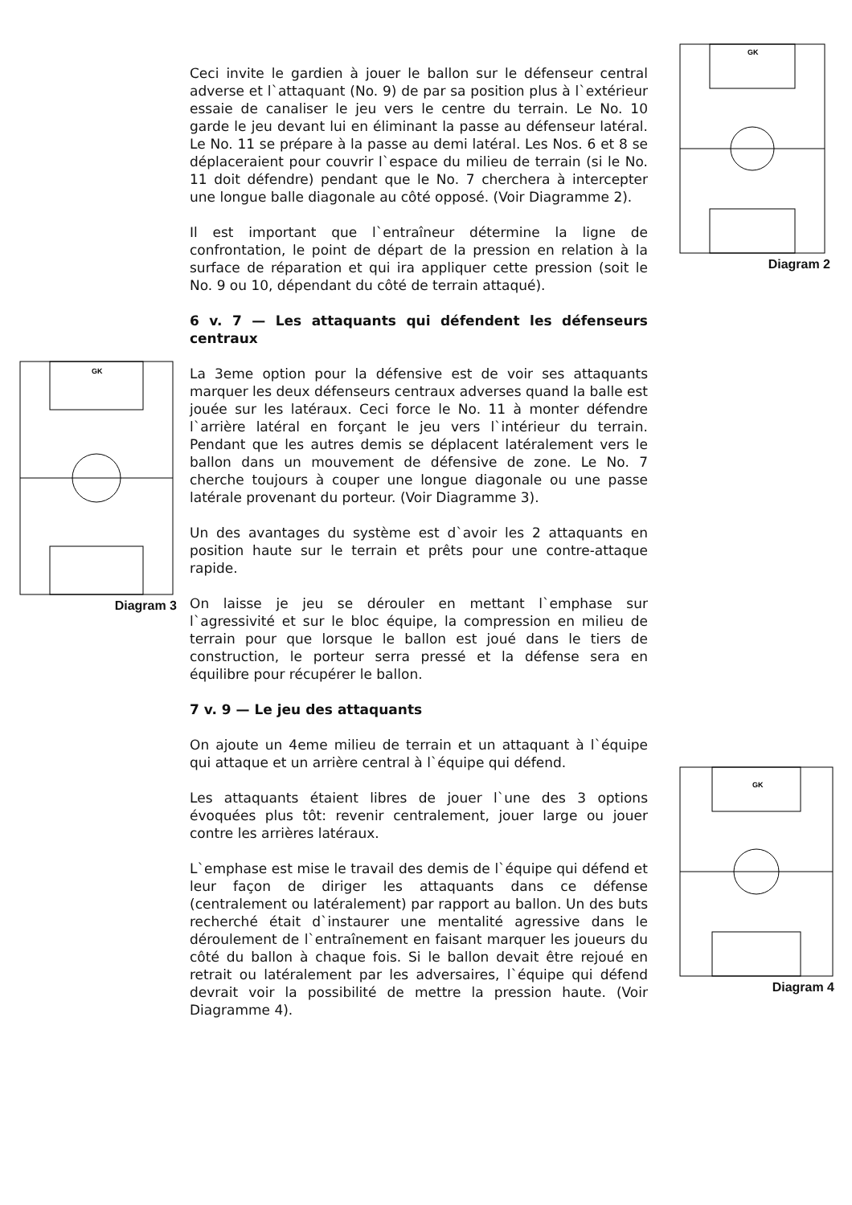GK
Diagram 2
GK
Diagram 3
GK
Diagram 4
Ceci invite le gardien à jouer le ballon sur le défenseur central adverse et l`attaquant (No. 9) de par sa position plus à l`extérieur essaie de canaliser le jeu vers le centre du terrain. Le No. 10 garde le jeu devant lui en éliminant la passe au défenseur latéral. Le No. 11 se prépare à la passe au demi latéral. Les Nos. 6 et 8 se déplaceraient pour couvrir l`espace du milieu de terrain (si le No. 11 doit défendre) pendant que le No. 7 cherchera à intercepter une longue balle diagonale au côté opposé. (Voir Diagramme 2).
Il est important que l`entraîneur détermine la ligne de confrontation, le point de départ de la pression en relation à la surface de réparation et qui ira appliquer cette pression (soit le No. 9 ou 10, dépendant du côté de terrain attaqué).
6 v. 7 — Les attaquants qui défendent les défenseurs centraux
La 3eme option pour la défensive est de voir ses attaquants marquer les deux défenseurs centraux adverses quand la balle est jouée sur les latéraux. Ceci force le No. 11 à monter défendre l`arrière latéral en forçant le jeu vers l`intérieur du terrain. Pendant que les autres demis se déplacent latéralement vers le ballon dans un mouvement de défensive de zone. Le No. 7 cherche toujours à couper une longue diagonale ou une passe latérale provenant du porteur. (Voir Diagramme 3).
Un des avantages du système est d`avoir les 2 attaquants en position haute sur le terrain et prêts pour une contre-attaque rapide.
On laisse je jeu se dérouler en mettant l`emphase sur l`agressivité et sur le bloc équipe, la compression en milieu de terrain pour que lorsque le ballon est joué dans le tiers de construction, le porteur serra pressé et la défense sera en équilibre pour récupérer le ballon.
7 v. 9 — Le jeu des attaquants
On ajoute un 4eme milieu de terrain et un attaquant à l`équipe qui attaque et un arrière central à l`équipe qui défend.
Les attaquants étaient libres de jouer l`une des 3 options évoquées plus tôt: revenir centralement, jouer large ou jouer contre les arrières latéraux.
L`emphase est mise le travail des demis de l`équipe qui défend et leur façon de diriger les attaquants dans ce défense (centralement ou latéralement) par rapport au ballon. Un des buts recherché était d`instaurer une mentalité agressive dans le déroulement de l`entraînement en faisant marquer les joueurs du côté du ballon à chaque fois. Si le ballon devait être rejoué en retrait ou latéralement par les adversaires, l`équipe qui défend devrait voir la possibilité de mettre la pression haute. (Voir Diagramme 4).